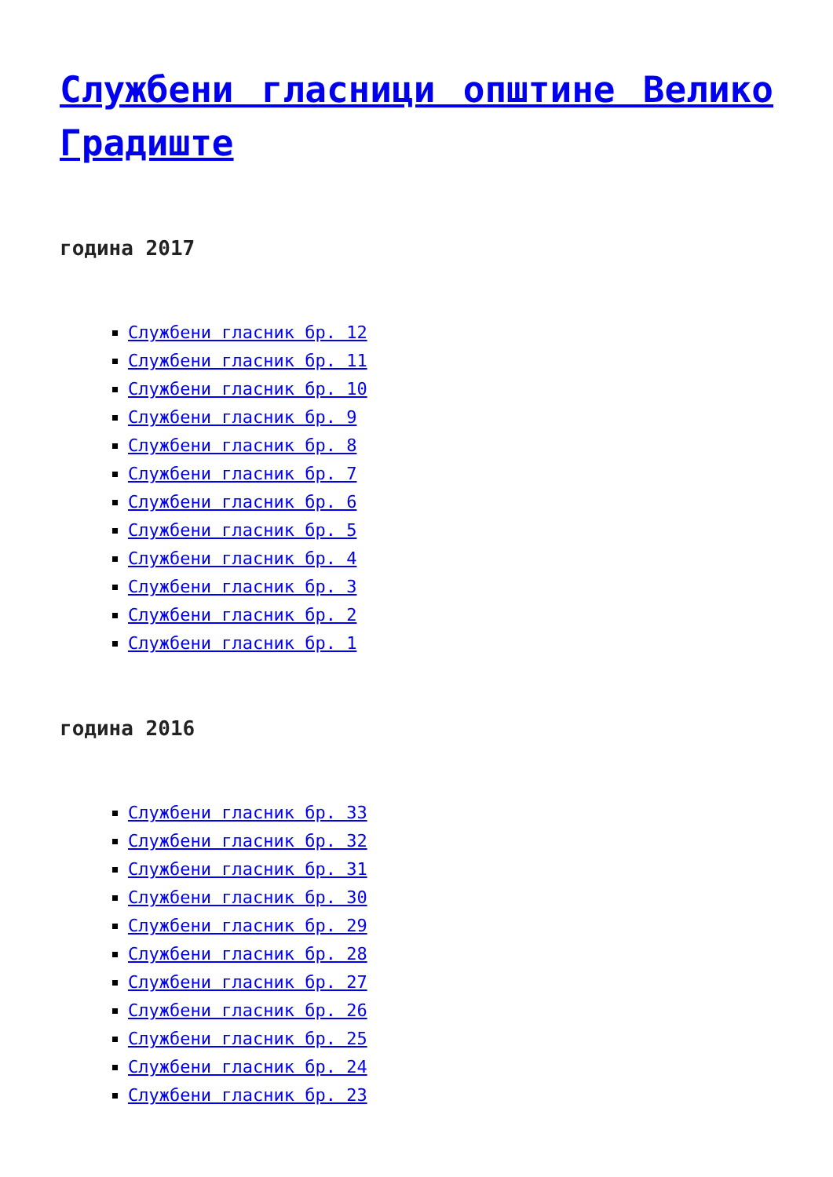Службени гласници општине Велико Градиште
година 2017
Службени гласник бр. 12
Службени гласник бр. 11
Службени гласник бр. 10
Службени гласник бр. 9
Службени гласник бр. 8
Службени гласник бр. 7
Службени гласник бр. 6
Службени гласник бр. 5
Службени гласник бр. 4
Службени гласник бр. 3
Службени гласник бр. 2
Службени гласник бр. 1
година 2016
Службени гласник бр. 33
Службени гласник бр. 32
Службени гласник бр. 31
Службени гласник бр. 30
Службени гласник бр. 29
Службени гласник бр. 28
Службени гласник бр. 27
Службени гласник бр. 26
Службени гласник бр. 25
Службени гласник бр. 24
Службени гласник бр. 23